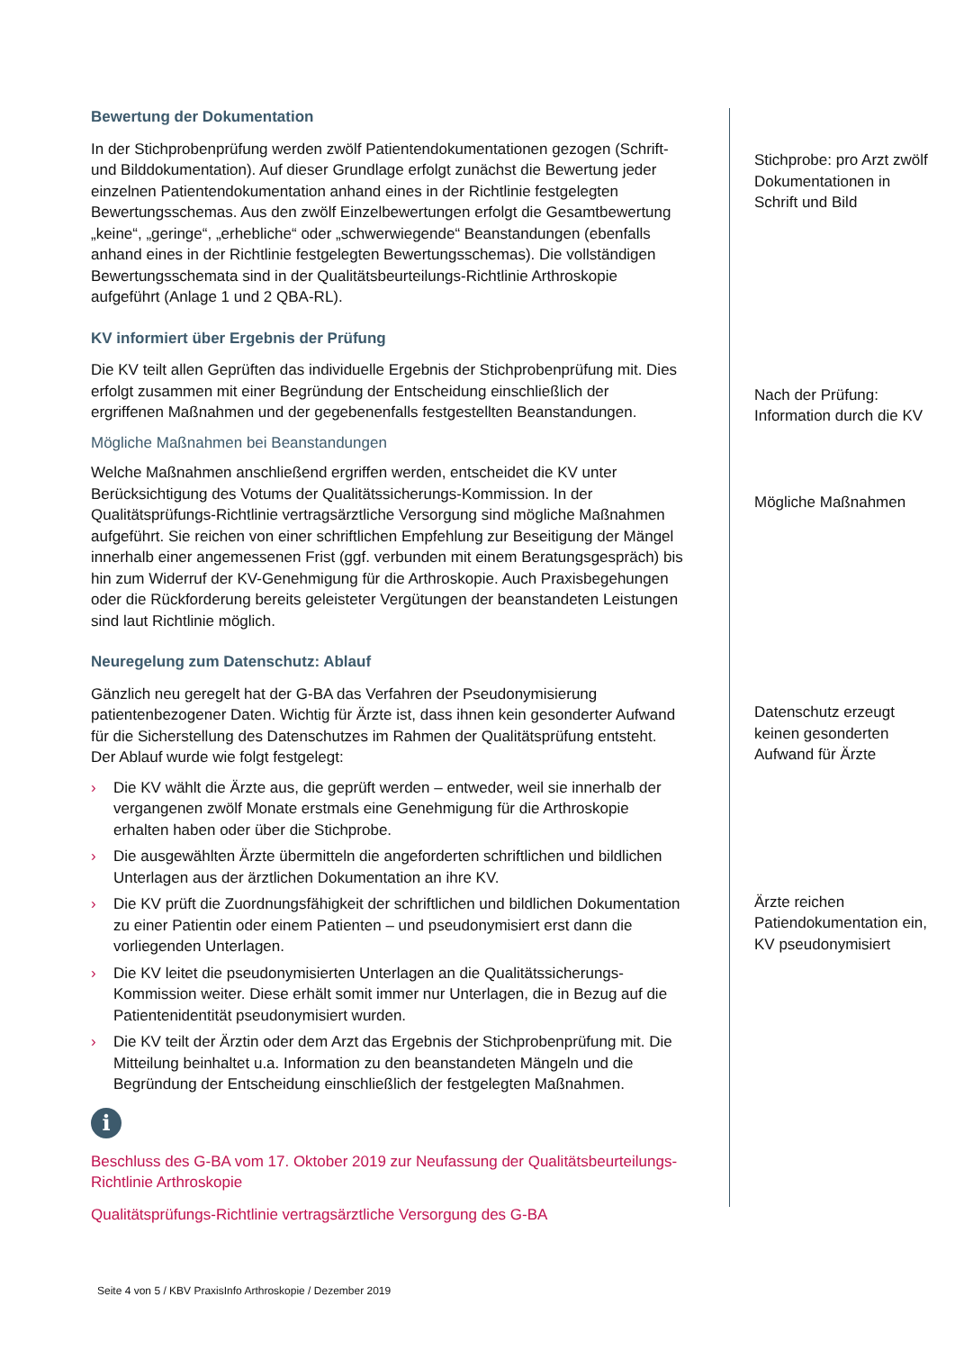Bewertung der Dokumentation
In der Stichprobenprüfung werden zwölf Patientendokumentationen gezogen (Schrift- und Bilddokumentation). Auf dieser Grundlage erfolgt zunächst die Bewertung jeder einzelnen Patientendokumentation anhand eines in der Richtlinie festgelegten Bewertungsschemas. Aus den zwölf Einzelbewertungen erfolgt die Gesamtbewertung „keine“, „geringe“, „erhebliche“ oder „schwerwiegende“ Beanstandungen (ebenfalls anhand eines in der Richtlinie festgelegten Bewertungsschemas). Die vollständigen Bewertungsschemata sind in der Qualitätsbeurteilungs-Richtlinie Arthroskopie aufgeführt (Anlage 1 und 2 QBA-RL).
KV informiert über Ergebnis der Prüfung
Die KV teilt allen Geprüften das individuelle Ergebnis der Stichprobenprüfung mit. Dies erfolgt zusammen mit einer Begründung der Entscheidung einschließlich der ergriffenen Maßnahmen und der gegebenenfalls festgestellten Beanstandungen.
Mögliche Maßnahmen bei Beanstandungen
Welche Maßnahmen anschließend ergriffen werden, entscheidet die KV unter Berücksichtigung des Votums der Qualitätssicherungs-Kommission. In der Qualitätsprüfungs-Richtlinie vertragsärztliche Versorgung sind mögliche Maßnahmen aufgeführt. Sie reichen von einer schriftlichen Empfehlung zur Beseitigung der Mängel innerhalb einer angemessenen Frist (ggf. verbunden mit einem Beratungsgespräch) bis hin zum Widerruf der KV-Genehmigung für die Arthroskopie. Auch Praxisbegehungen oder die Rückforderung bereits geleisteter Vergütungen der beanstandeten Leistungen sind laut Richtlinie möglich.
Neuregelung zum Datenschutz: Ablauf
Gänzlich neu geregelt hat der G-BA das Verfahren der Pseudonymisierung patientenbezogener Daten. Wichtig für Ärzte ist, dass ihnen kein gesonderter Aufwand für die Sicherstellung des Datenschutzes im Rahmen der Qualitätsprüfung entsteht. Der Ablauf wurde wie folgt festgelegt:
› Die KV wählt die Ärzte aus, die geprüft werden – entweder, weil sie innerhalb der vergangenen zwölf Monate erstmals eine Genehmigung für die Arthroskopie erhalten haben oder über die Stichprobe.
› Die ausgewählten Ärzte übermitteln die angeforderten schriftlichen und bildlichen Unterlagen aus der ärztlichen Dokumentation an ihre KV.
› Die KV prüft die Zuordnungsfähigkeit der schriftlichen und bildlichen Dokumentation zu einer Patientin oder einem Patienten – und pseudonymisiert erst dann die vorliegenden Unterlagen.
› Die KV leitet die pseudonymisierten Unterlagen an die Qualitätssicherungs-Kommission weiter. Diese erhält somit immer nur Unterlagen, die in Bezug auf die Patientenidentität pseudonymisiert wurden.
› Die KV teilt der Ärztin oder dem Arzt das Ergebnis der Stichprobenprüfung mit. Die Mitteilung beinhaltet u.a. Information zu den beanstandeten Mängeln und die Begründung der Entscheidung einschließlich der festgelegten Maßnahmen.
i
Beschluss des G-BA vom 17. Oktober 2019 zur Neufassung der Qualitätsbeurteilungs-Richtlinie Arthroskopie
Qualitätsprüfungs-Richtlinie vertragsärztliche Versorgung des G-BA
Stichprobe: pro Arzt zwölf Dokumentationen in Schrift und Bild
Nach der Prüfung: Information durch die KV
Mögliche Maßnahmen
Datenschutz erzeugt keinen gesonderten Aufwand für Ärzte
Ärzte reichen Patiendokumentation ein, KV pseudonymisiert
Seite 4 von 5 / KBV PraxisInfo Arthroskopie / Dezember 2019